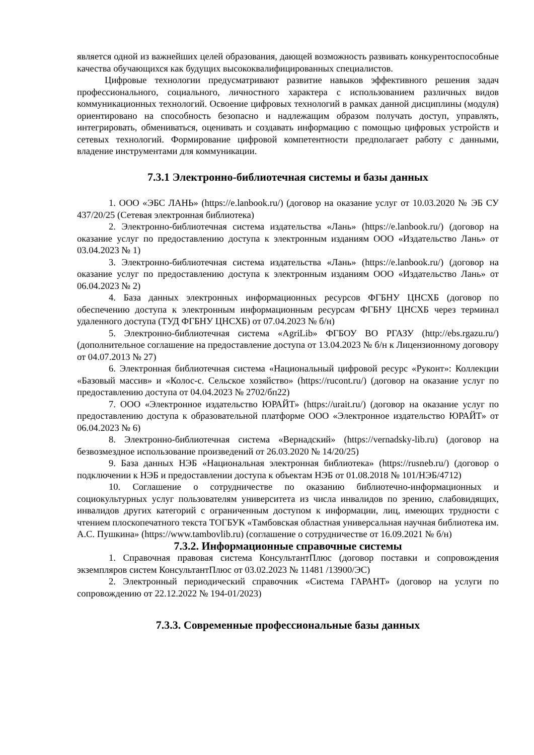является одной из важнейших целей образования, дающей возможность развивать конкурентоспособные качества обучающихся как будущих высококвалифицированных специалистов.
Цифровые технологии предусматривают развитие навыков эффективного решения задач профессионального, социального, личностного характера с использованием различных видов коммуникационных технологий. Освоение цифровых технологий в рамках данной дисциплины (модуля) ориентировано на способность безопасно и надлежащим образом получать доступ, управлять, интегрировать, обмениваться, оценивать и создавать информацию с помощью цифровых устройств и сетевых технологий. Формирование цифровой компетентности предполагает работу с данными, владение инструментами для коммуникации.
7.3.1 Электронно-библиотечная системы и базы данных
1. ООО «ЭБС ЛАНЬ» (https://e.lanbook.ru/) (договор на оказание услуг от 10.03.2020 № ЭБ СУ 437/20/25 (Сетевая электронная библиотека)
2. Электронно-библиотечная система издательства «Лань» (https://e.lanbook.ru/) (договор на оказание услуг по предоставлению доступа к электронным изданиям ООО «Издательство Лань» от 03.04.2023 № 1)
3. Электронно-библиотечная система издательства «Лань» (https://e.lanbook.ru/) (договор на оказание услуг по предоставлению доступа к электронным изданиям ООО «Издательство Лань» от 06.04.2023 № 2)
4. База данных электронных информационных ресурсов ФГБНУ ЦНСХБ (договор по обеспечению доступа к электронным информационным ресурсам ФГБНУ ЦНСХБ через терминал удаленного доступа (ТУД ФГБНУ ЦНСХБ) от 07.04.2023 № б/н)
5. Электронно-библиотечная система «AgriLib» ФГБОУ ВО РГАЗУ (http://ebs.rgazu.ru/) (дополнительное соглашение на предоставление доступа от 13.04.2023 № б/н к Лицензионному договору от 04.07.2013 № 27)
6. Электронная библиотечная система «Национальный цифровой ресурс «Руконт»: Коллекции «Базовый массив» и «Колос-с. Сельское хозяйство» (https://rucont.ru/) (договор на оказание услуг по предоставлению доступа от 04.04.2023 № 2702/бп22)
7. ООО «Электронное издательство ЮРАЙТ» (https://urait.ru/) (договор на оказание услуг по предоставлению доступа к образовательной платформе ООО «Электронное издательство ЮРАЙТ» от 06.04.2023 № 6)
8. Электронно-библиотечная система «Вернадский» (https://vernadsky-lib.ru) (договор на безвозмездное использование произведений от 26.03.2020 № 14/20/25)
9. База данных НЭБ «Национальная электронная библиотека» (https://rusneb.ru/) (договор о подключении к НЭБ и предоставлении доступа к объектам НЭБ от 01.08.2018 № 101/НЭБ/4712)
10. Соглашение о сотрудничестве по оказанию библиотечно-информационных и социокультурных услуг пользователям университета из числа инвалидов по зрению, слабовидящих, инвалидов других категорий с ограниченным доступом к информации, лиц, имеющих трудности с чтением плоскопечатного текста ТОГБУК «Тамбовская областная универсальная научная библиотека им. А.С. Пушкина» (https://www.tambovlib.ru) (соглашение о сотрудничестве от 16.09.2021 № б/н)
7.3.2. Информационные справочные системы
1. Справочная правовая система КонсультантПлюс (договор поставки и сопровождения экземпляров систем КонсультантПлюс от 03.02.2023 № 11481 /13900/ЭС)
2. Электронный периодический справочник «Система ГАРАНТ» (договор на услуги по сопровождению от 22.12.2022 № 194-01/2023)
7.3.3. Современные профессиональные базы данных